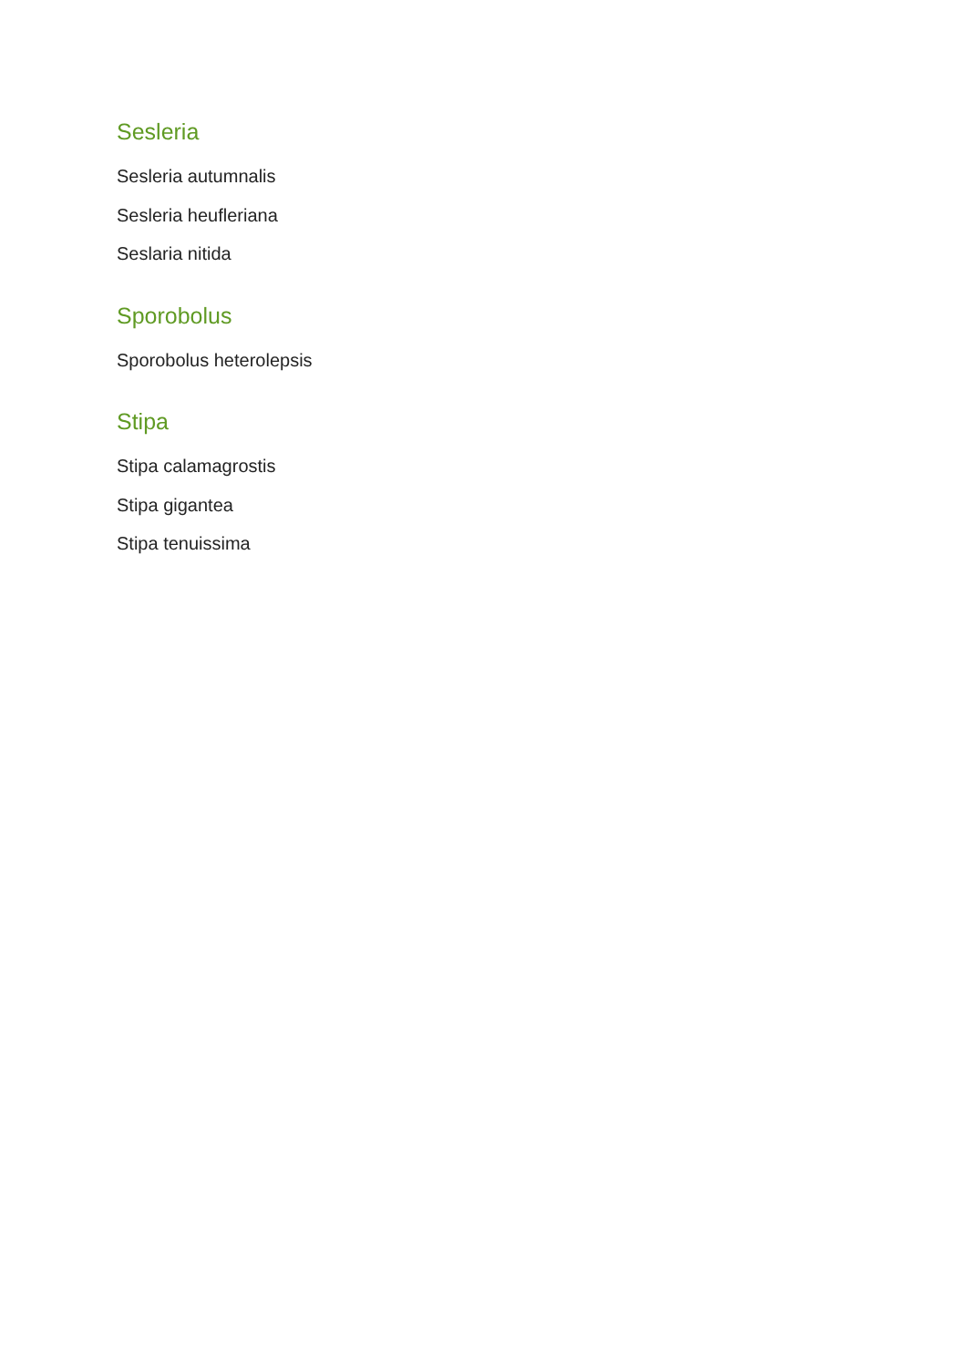Sesleria
Sesleria autumnalis
Sesleria heufleriana
Seslaria nitida
Sporobolus
Sporobolus heterolepsis
Stipa
Stipa calamagrostis
Stipa gigantea
Stipa tenuissima